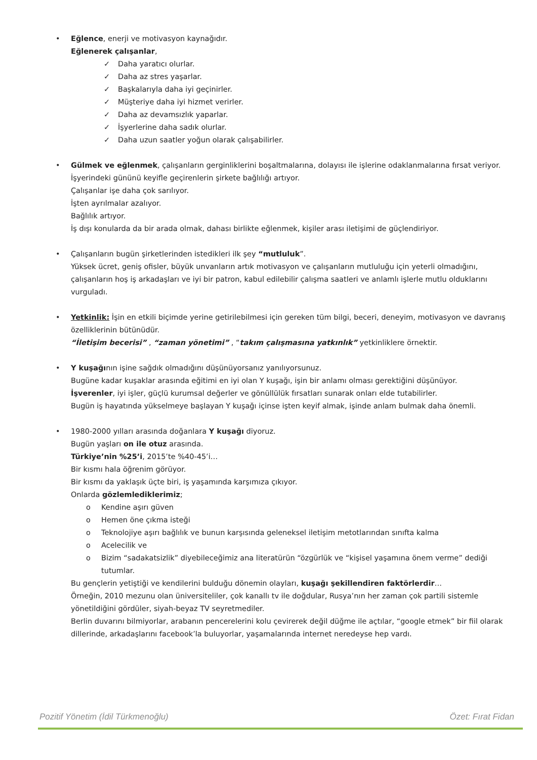• Eğlence, enerji ve motivasyon kaynağıdır.
Eğlenerek çalışanlar,
✓ Daha yaratıcı olurlar.
✓ Daha az stres yaşarlar.
✓ Başkalarıyla daha iyi geçinirler.
✓ Müşteriye daha iyi hizmet verirler.
✓ Daha az devamsızlık yaparlar.
✓ İşyerlerine daha sadık olurlar.
✓ Daha uzun saatler yoğun olarak çalışabilirler.
• Gülmek ve eğlenmek, çalışanların gerginliklerini boşaltmalarına, dolayısı ile işlerine odaklanmalarına fırsat veriyor.
İşyerindeki gününü keyifle geçirenlerin şirkete bağlılığı artıyor.
Çalışanlar işe daha çok sarılıyor.
İşten ayrılmalar azalıyor.
Bağlılık artıyor.
İş dışı konularda da bir arada olmak, dahası birlikte eğlenmek, kişiler arası iletişimi de güçlendiriyor.
• Çalışanların bugün şirketlerinden istedikleri ilk şey “mutluluk”.
Yüksek ücret, geniş ofisler, büyük unvanların artık motivasyon ve çalışanların mutluluğu için yeterli olmadığını, çalışanların hoş iş arkadaşları ve iyi bir patron, kabul edilebilir çalışma saatleri ve anlamlı işlerle mutlu olduklarını vurguladı.
• Yetkinlik: İşin en etkili biçimde yerine getirilebilmesi için gereken tüm bilgi, beceri, deneyim, motivasyon ve davranış özelliklerinin bütünüdür.
“İletişim becerisi” , “zaman yönetimi” , “takım çalışmasına yatkınlık” yetkinliklere örnektir.
• Y kuşağının işine sağdık olmadığını düşünüyorsanız yanılıyorsunuz.
Bugüne kadar kuşaklar arasında eğitimi en iyi olan Y kuşağı, işin bir anlamı olması gerektiğini düşünüyor.
İşverenler, iyi işler, güçlü kurumsal değerler ve gönüllülük fırsatları sunarak onları elde tutabilirler.
Bugün iş hayatında yükselmeye başlayan Y kuşağı içinse işten keyif almak, işinde anlam bulmak daha önemli.
• 1980-2000 yılları arasında doğanlara Y kuşağı diyoruz.
Bugün yaşları on ile otuz arasında.
Türkiye’nin %25’i, 2015’te %40-45’i…
Bir kısmı hala öğrenim görüyor.
Bir kısmı da yaklaşık üçte biri, iş yaşamında karşımıza çıkıyor.
Onlarda gözlemlediklerimiz;
o Kendine aşırı güven
o Hemen öne çıkma isteği
o Teknolojiye aşırı bağlılık ve bunun karşısında geleneksel iletişim metotlarından sınıfta kalma
o Acelecilik ve
o Bizim “sadakatsizlik” diyebileceğimiz ana literatürün “özgürlük ve “kişisel yaşamına önem verme” dediği tutumlar.
Bu gençlerin yetiştiği ve kendilerini bulduğu dönemin olayları, kuşağı şekillendiren faktörlerdir…
Örneğin, 2010 mezunu olan üniversiteliler, çok kanallı tv ile doğdular, Rusya’nın her zaman çok partili sistemle yönetildiğini gördüler, siyah-beyaz TV seyretmediler.
Berlin duvarını bilmiyorlar, arabanın pencerelerini kolu çevirerek değil düğme ile açtılar, “google etmek” bir fiil olarak dillerinde, arkadaşlarını facebook’la buluyorlar, yaşamalarında internet neredeyse hep vardı.
Pozitif Yönetim (İdil Türkmenoğlu) Özet: Fırat Fidan